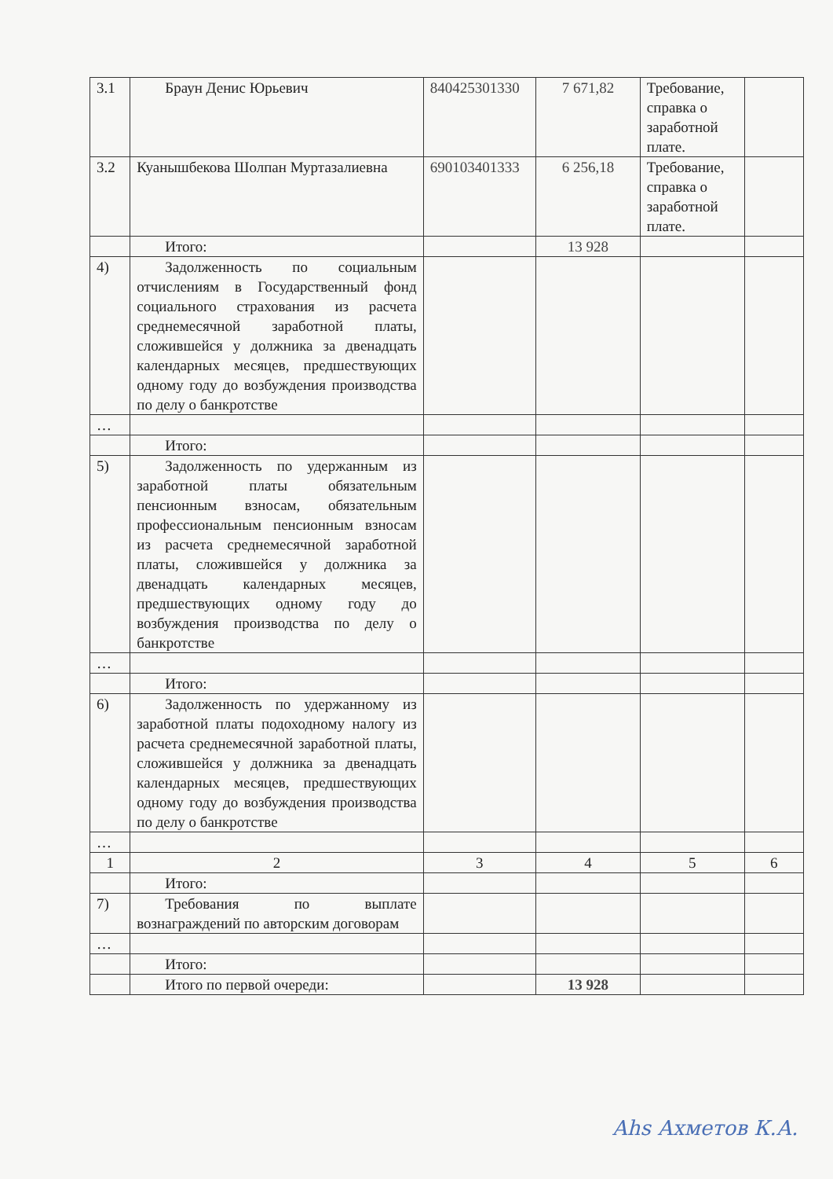| 3.1 | Браун Денис Юрьевич | 840425301330 | 7 671,82 | Требование, справка о заработной плате. | |
| 3.2 | Куанышбекова Шолпан Муртазалиевна | 690103401333 | 6 256,18 | Требование, справка о заработной плате. | |
| | Итого: | | 13 928 | | |
| 4) | Задолженность по социальным отчислениям в Государственный фонд социального страхования из расчета среднемесячной заработной платы, сложившейся у должника за двенадцать календарных месяцев, предшествующих одному году до возбуждения производства по делу о банкротстве | | | | |
| … | | | | | |
| | Итого: | | | | |
| 5) | Задолженность по удержанным из заработной платы обязательным пенсионным взносам, обязательным профессиональным пенсионным взносам из расчета среднемесячной заработной платы, сложившейся у должника за двенадцать календарных месяцев, предшествующих одному году до возбуждения производства по делу о банкротстве | | | | |
| … | | | | | |
| | Итого: | | | | |
| 6) | Задолженность по удержанному из заработной платы подоходному налогу из расчета среднемесячной заработной платы, сложившейся у должника за двенадцать календарных месяцев, предшествующих одному году до возбуждения производства по делу о банкротстве | | | | |
| … | | | | | |
| 1 | 2 | 3 | 4 | 5 | 6 |
| | Итого: | | | | |
| 7) | Требования по выплате вознаграждений по авторским договорам | | | | |
| … | | | | | |
| | Итого: | | | | |
| | Итого по первой очереди: | | 13 928 | | |
Ahs Ахметов К.А.